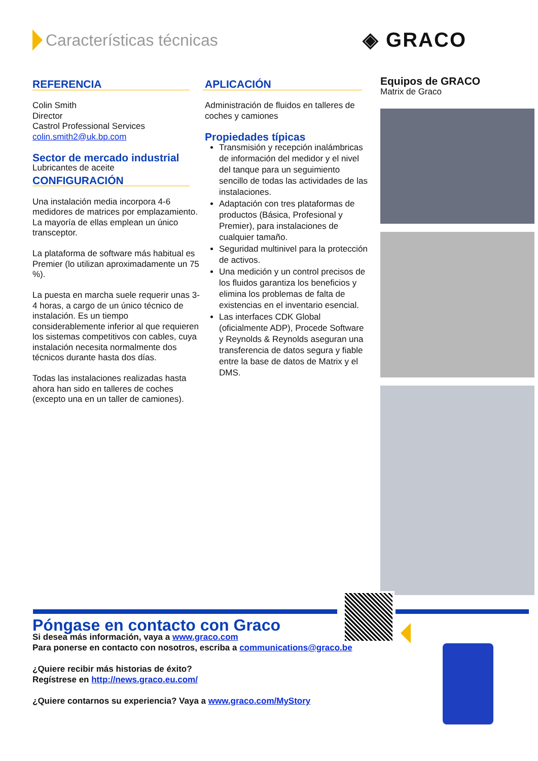Características técnicas ◈ GRACO
REFERENCIA
Colin Smith
Director
Castrol Professional Services
colin.smith2@uk.bp.com
Sector de mercado industrial
Lubricantes de aceite
CONFIGURACIÓN
Una instalación media incorpora 4-6 medidores de matrices por emplazamiento. La mayoría de ellas emplean un único transceptor.
La plataforma de software más habitual es Premier (lo utilizan aproximadamente un 75 %).
La puesta en marcha suele requerir unas 3-4 horas, a cargo de un único técnico de instalación. Es un tiempo considerablemente inferior al que requieren los sistemas competitivos con cables, cuya instalación necesita normalmente dos técnicos durante hasta dos días.
Todas las instalaciones realizadas hasta ahora han sido en talleres de coches (excepto una en un taller de camiones).
APLICACIÓN
Administración de fluidos en talleres de coches y camiones
Propiedades típicas
Transmisión y recepción inalámbricas de información del medidor y el nivel del tanque para un seguimiento sencillo de todas las actividades de las instalaciones.
Adaptación con tres plataformas de productos (Básica, Profesional y Premier), para instalaciones de cualquier tamaño.
Seguridad multinivel para la protección de activos.
Una medición y un control precisos de los fluidos garantiza los beneficios y elimina los problemas de falta de existencias en el inventario esencial.
Las interfaces CDK Global (oficialmente ADP), Procede Software y Reynolds & Reynolds aseguran una transferencia de datos segura y fiable entre la base de datos de Matrix y el DMS.
Equipos de GRACO
Matrix de Graco
Póngase en contacto con Graco
Si desea más información, vaya a www.graco.com
Para ponerse en contacto con nosotros, escriba a communications@graco.be
¿Quiere recibir más historias de éxito?
Regístrese en http://news.graco.eu.com/
¿Quiere contarnos su experiencia? Vaya a www.graco.com/MyStory